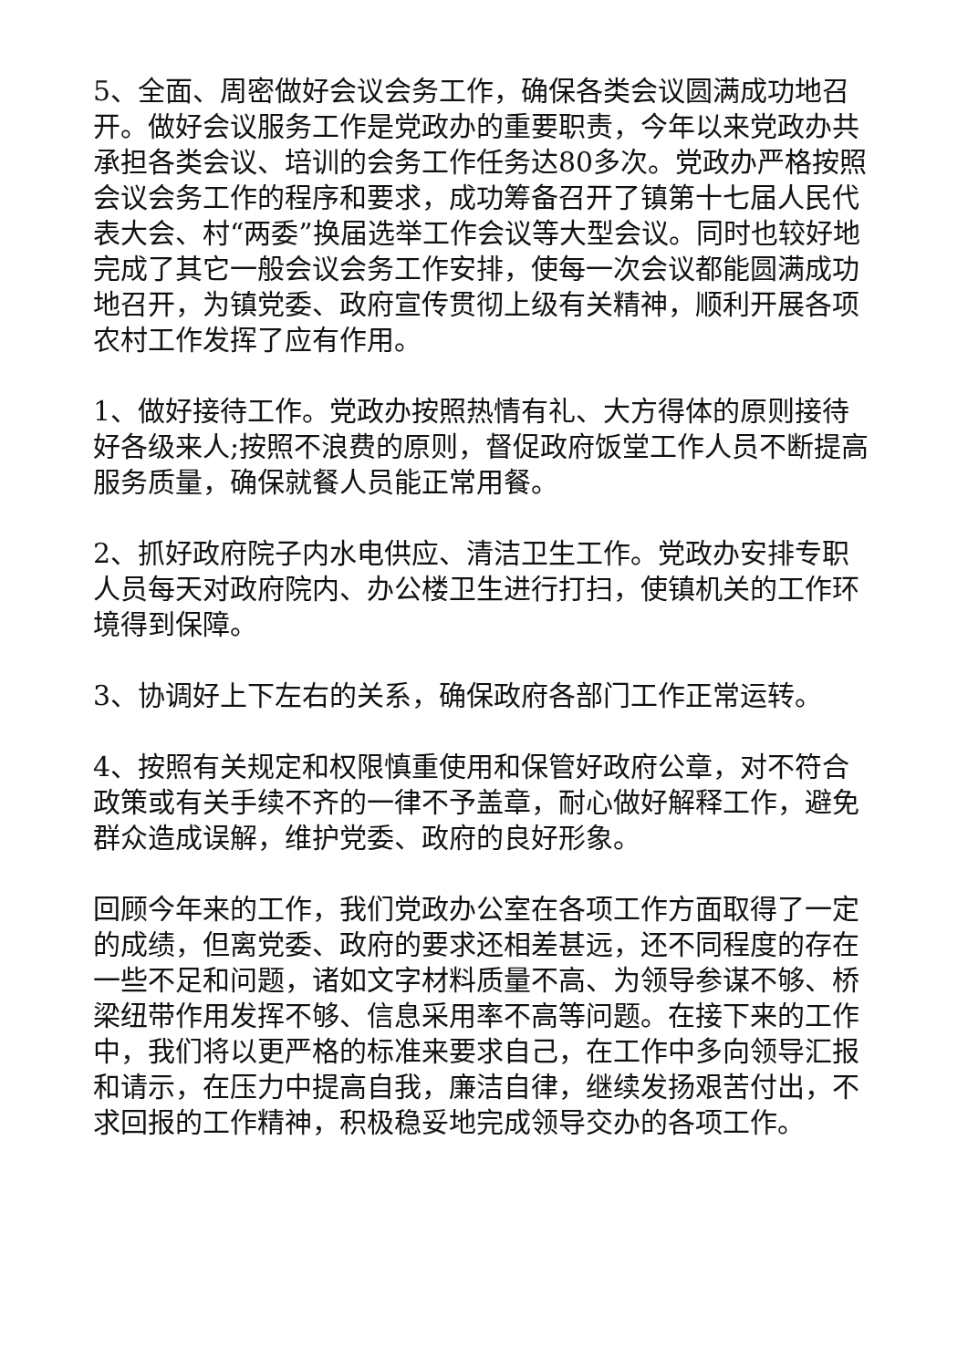5、全面、周密做好会议会务工作，确保各类会议圆满成功地召开。做好会议服务工作是党政办的重要职责，今年以来党政办共承担各类会议、培训的会务工作任务达80多次。党政办严格按照会议会务工作的程序和要求，成功筹备召开了镇第十七届人民代表大会、村“两委”换届选举工作会议等大型会议。同时也较好地完成了其它一般会议会务工作安排，使每一次会议都能圆满成功地召开，为镇党委、政府宣传贯彻上级有关精神，顺利开展各项农村工作发挥了应有作用。
1、做好接待工作。党政办按照热情有礼、大方得体的原则接待好各级来人;按照不浪费的原则，督促政府饭堂工作人员不断提高服务质量，确保就餐人员能正常用餐。
2、抓好政府院子内水电供应、清洁卫生工作。党政办安排专职人员每天对政府院内、办公楼卫生进行打扫，使镇机关的工作环境得到保障。
3、协调好上下左右的关系，确保政府各部门工作正常运转。
4、按照有关规定和权限慎重使用和保管好政府公章，对不符合政策或有关手续不齐的一律不予盖章，耐心做好解释工作，避免群众造成误解，维护党委、政府的良好形象。
回顾今年来的工作，我们党政办公室在各项工作方面取得了一定的成绩，但离党委、政府的要求还相差甚远，还不同程度的存在一些不足和问题，诸如文字材料质量不高、为领导参谋不够、桥梁纽带作用发挥不够、信息采用率不高等问题。在接下来的工作中，我们将以更严格的标准来要求自己，在工作中多向领导汇报和请示，在压力中提高自我，廉洁自律，继续发扬艰苦付出，不求回报的工作精神，积极稳妥地完成领导交办的各项工作。